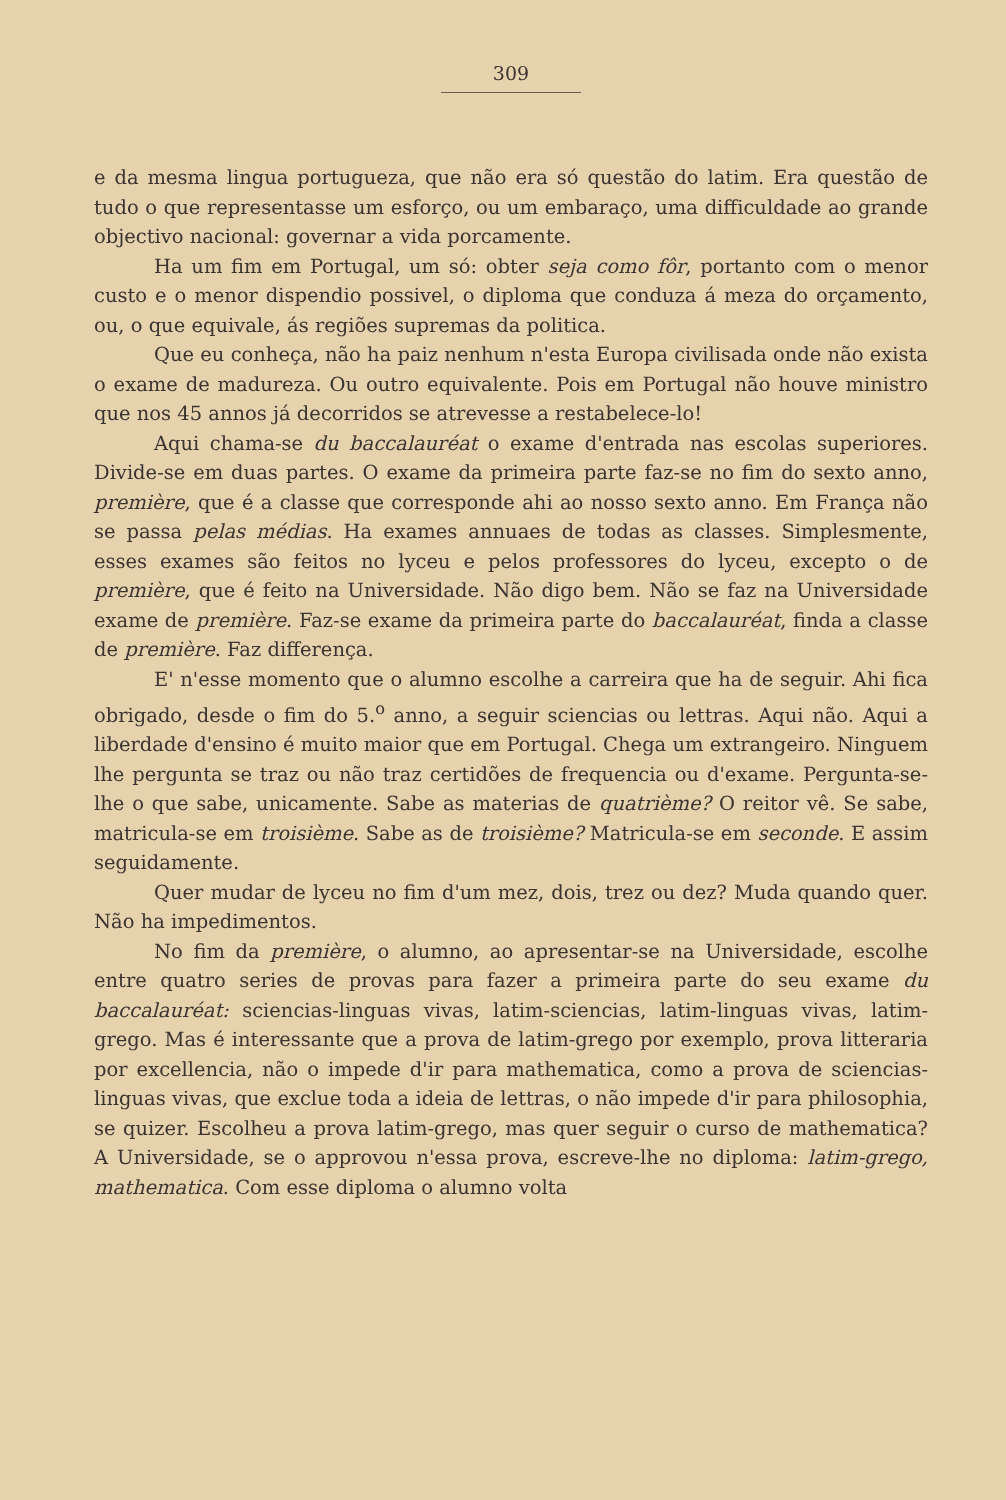309
e da mesma lingua portugueza, que não era só questão do latim. Era questão de tudo o que representasse um esforço, ou um embaraço, uma difficuldade ao grande objectivo nacional: governar a vida porcamente.
Ha um fim em Portugal, um só: obter seja como fôr, portanto com o menor custo e o menor dispendio possivel, o diploma que conduza á meza do orçamento, ou, o que equivale, ás regiões supremas da politica.
Que eu conheça, não ha paiz nenhum n'esta Europa civilisada onde não exista o exame de madureza. Ou outro equivalente. Pois em Portugal não houve ministro que nos 45 annos já decorridos se atrevesse a restabelece-lo!
Aqui chama-se du baccalauréat o exame d'entrada nas escolas superiores. Divide-se em duas partes. O exame da primeira parte faz-se no fim do sexto anno, première, que é a classe que corresponde ahi ao nosso sexto anno. Em França não se passa pelas médias. Ha exames annuaes de todas as classes. Simplesmente, esses exames são feitos no lyceu e pelos professores do lyceu, excepto o de première, que é feito na Universidade. Não digo bem. Não se faz na Universidade exame de première. Faz-se exame da primeira parte do baccalauréat, finda a classe de première. Faz differença.
E' n'esse momento que o alumno escolhe a carreira que ha de seguir. Ahi fica obrigado, desde o fim do 5.<sup>o</sup> anno, a seguir sciencias ou lettras. Aqui não. Aqui a liberdade d'ensino é muito maior que em Portugal. Chega um extrangeiro. Ninguem lhe pergunta se traz ou não traz certidões de frequencia ou d'exame. Pergunta-se-lhe o que sabe, unicamente. Sabe as materias de quatrième? O reitor vê. Se sabe, matricula-se em troisième. Sabe as de troisième? Matricula-se em seconde. E assim seguidamente.
Quer mudar de lyceu no fim d'um mez, dois, trez ou dez? Muda quando quer. Não ha impedimentos.
No fim da première, o alumno, ao apresentar-se na Universidade, escolhe entre quatro series de provas para fazer a primeira parte do seu exame du baccalauréat: sciencias-linguas vivas, latim-sciencias, latim-linguas vivas, latim-grego. Mas é interessante que a prova de latim-grego por exemplo, prova litteraria por excellencia, não o impede d'ir para mathematica, como a prova de sciencias-linguas vivas, que exclue toda a ideia de lettras, o não impede d'ir para philosophia, se quizer. Escolheu a prova latim-grego, mas quer seguir o curso de mathematica? A Universidade, se o approvou n'essa prova, escreve-lhe no diploma: latim-grego, mathematica. Com esse diploma o alumno volta